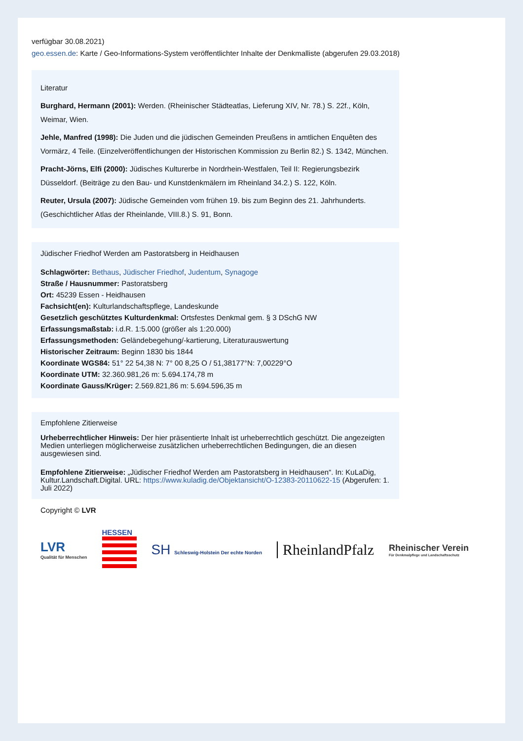verfügbar 30.08.2021)
geo.essen.de: Karte / Geo-Informations-System veröffentlichter Inhalte der Denkmalliste (abgerufen 29.03.2018)
Literatur
Burghard, Hermann (2001): Werden. (Rheinischer Städteatlas, Lieferung XIV, Nr. 78.) S. 22f., Köln, Weimar, Wien.
Jehle, Manfred (1998): Die Juden und die jüdischen Gemeinden Preußens in amtlichen Enquêten des Vormärz, 4 Teile. (Einzelveröffentlichungen der Historischen Kommission zu Berlin 82.) S. 1342, München.
Pracht-Jörns, Elfi (2000): Jüdisches Kulturerbe in Nordrhein-Westfalen, Teil II: Regierungsbezirk Düsseldorf. (Beiträge zu den Bau- und Kunstdenkmälern im Rheinland 34.2.) S. 122, Köln.
Reuter, Ursula (2007): Jüdische Gemeinden vom frühen 19. bis zum Beginn des 21. Jahrhunderts. (Geschichtlicher Atlas der Rheinlande, VIII.8.) S. 91, Bonn.
Jüdischer Friedhof Werden am Pastoratsberg in Heidhausen
Schlagwörter: Bethaus, Jüdischer Friedhof, Judentum, Synagoge
Straße / Hausnummer: Pastoratsberg
Ort: 45239 Essen - Heidhausen
Fachsicht(en): Kulturlandschaftspflege, Landeskunde
Gesetzlich geschütztes Kulturdenkmal: Ortsfestes Denkmal gem. § 3 DSchG NW
Erfassungsmaßstab: i.d.R. 1:5.000 (größer als 1:20.000)
Erfassungsmethoden: Geländebegehung/-kartierung, Literaturauswertung
Historischer Zeitraum: Beginn 1830 bis 1844
Koordinate WGS84: 51° 22 54,38 N: 7° 00 8,25 O / 51,38177°N: 7,00229°O
Koordinate UTM: 32.360.981,26 m: 5.694.174,78 m
Koordinate Gauss/Krüger: 2.569.821,86 m: 5.694.596,35 m
Empfohlene Zitierweise
Urheberrechtlicher Hinweis: Der hier präsentierte Inhalt ist urheberrechtlich geschützt. Die angezeigten Medien unterliegen möglicherweise zusätzlichen urheberrechtlichen Bedingungen, die an diesen ausgewiesen sind.
Empfohlene Zitierweise: „Jüdischer Friedhof Werden am Pastoratsberg in Heidhausen“. In: KuLaDig, Kultur.Landschaft.Digital. URL: https://www.kuladig.de/Objektansicht/O-12383-20110622-15 (Abgerufen: 1. Juli 2022)
Copyright © LVR
LVR
Qualität für Menschen
HESSEN
SH Schleswig-Holstein Der echte Norden
RheinlandPfalz
Rheinischer Verein
Für Denkmalpflege und Landschaftsschutz